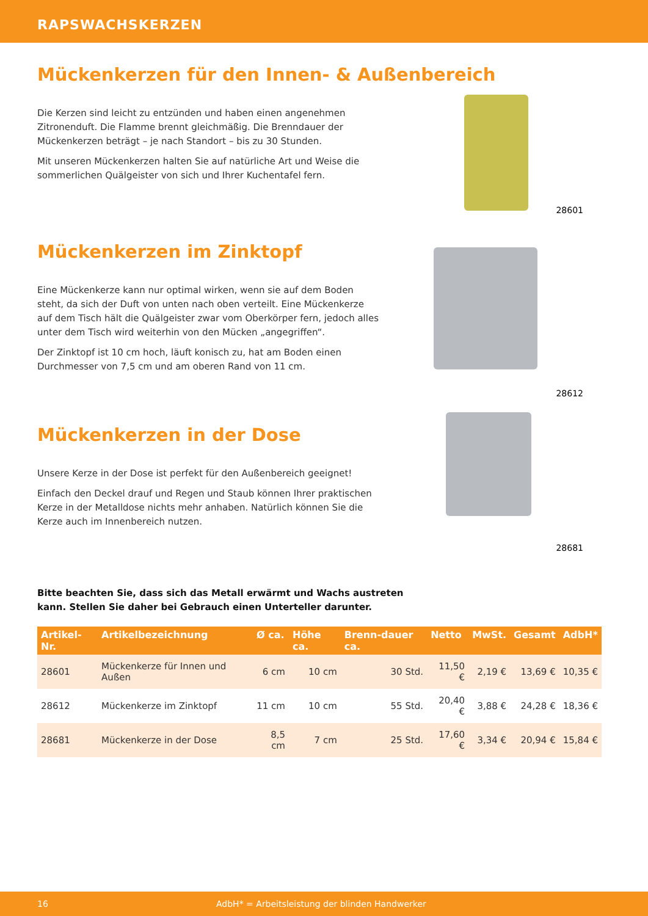RAPSWACHSKERZEN
Mückenkerzen für den Innen- & Außenbereich
Die Kerzen sind leicht zu entzünden und haben einen angenehmen Zitronenduft. Die Flamme brennt gleichmäßig. Die Brenndauer der Mückenkerzen beträgt – je nach Standort – bis zu 30 Stunden.
Mit unseren Mückenkerzen halten Sie auf natürliche Art und Weise die sommerlichen Quälgeister von sich und Ihrer Kuchentafel fern.
28601
Mückenkerzen im Zinktopf
Eine Mückenkerze kann nur optimal wirken, wenn sie auf dem Boden steht, da sich der Duft von unten nach oben verteilt. Eine Mückenkerze auf dem Tisch hält die Quälgeister zwar vom Oberkörper fern, jedoch alles unter dem Tisch wird weiterhin von den Mücken „angegriffen“.
Der Zinktopf ist 10 cm hoch, läuft konisch zu, hat am Boden einen Durchmesser von 7,5 cm und am oberen Rand von 11 cm.
28612
Mückenkerzen in der Dose
Unsere Kerze in der Dose ist perfekt für den Außenbereich geeignet!
Einfach den Deckel drauf und Regen und Staub können Ihrer praktischen Kerze in der Metalldose nichts mehr anhaben. Natürlich können Sie die Kerze auch im Innenbereich nutzen.
28681
Bitte beachten Sie, dass sich das Metall erwärmt und Wachs austreten kann. Stellen Sie daher bei Gebrauch einen Unterteller darunter.
| Artikel-Nr. | Artikelbezeichnung | Ø ca. | Höhe ca. | Brenn-dauer ca. | Netto | MwSt. | Gesamt | AdbH* |
| --- | --- | --- | --- | --- | --- | --- | --- | --- |
| 28601 | Mückenkerze für Innen und Außen | 6 cm | 10 cm | 30 Std. | 11,50 € | 2,19 € | 13,69 € | 10,35 € |
| 28612 | Mückenkerze im Zinktopf | 11 cm | 10 cm | 55 Std. | 20,40 € | 3,88 € | 24,28 € | 18,36 € |
| 28681 | Mückenkerze in der Dose | 8,5 cm | 7 cm | 25 Std. | 17,60 € | 3,34 € | 20,94 € | 15,84 € |
16 AdbH* = Arbeitsleistung der blinden Handwerker